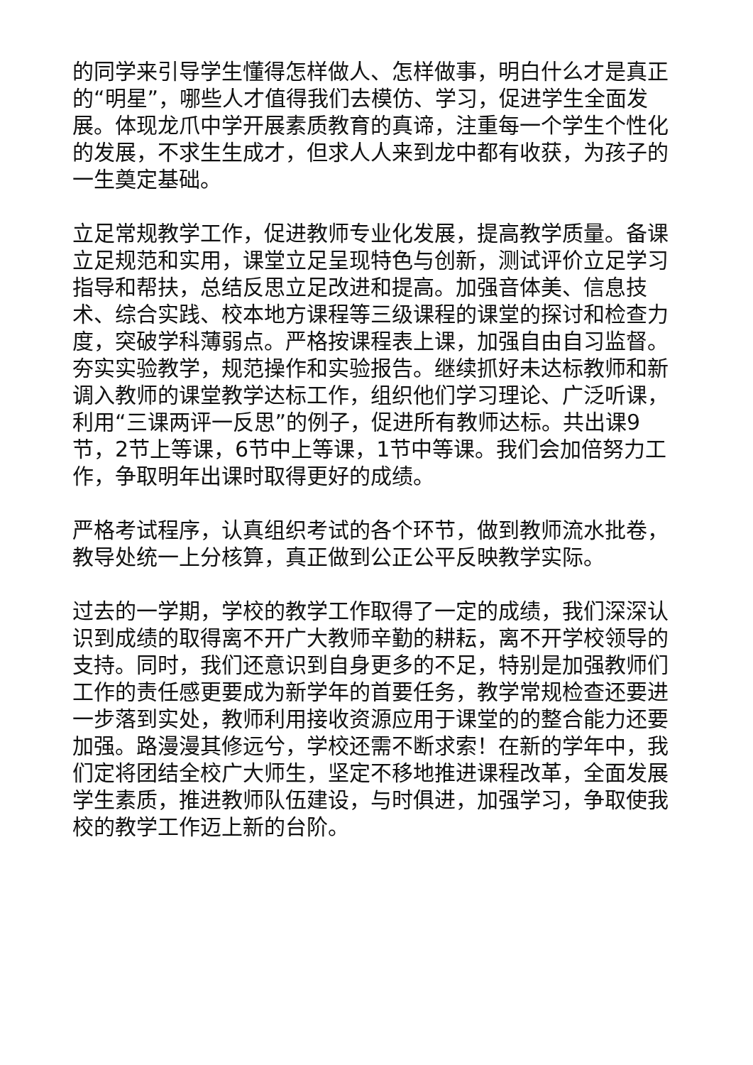的同学来引导学生懂得怎样做人、怎样做事，明白什么才是真正的“明星”，哪些人才值得我们去模仿、学习，促进学生全面发展。体现龙爪中学开展素质教育的真谛，注重每一个学生个性化的发展，不求生生成才，但求人人来到龙中都有收获，为孩子的一生奠定基础。
立足常规教学工作，促进教师专业化发展，提高教学质量。备课立足规范和实用，课堂立足呈现特色与创新，测试评价立足学习指导和帮扶，总结反思立足改进和提高。加强音体美、信息技术、综合实践、校本地方课程等三级课程的课堂的探讨和检查力度，突破学科薄弱点。严格按课程表上课，加强自由自习监督。夯实实验教学，规范操作和实验报告。继续抓好未达标教师和新调入教师的课堂教学达标工作，组织他们学习理论、广泛听课，利用“三课两评一反思”的例子，促进所有教师达标。共出课9节，2节上等课，6节中上等课，1节中等课。我们会加倍努力工作，争取明年出课时取得更好的成绩。
严格考试程序，认真组织考试的各个环节，做到教师流水批卷，教导处统一上分核算，真正做到公正公平反映教学实际。
过去的一学期，学校的教学工作取得了一定的成绩，我们深深认识到成绩的取得离不开广大教师辛勤的耕耘，离不开学校领导的支持。同时，我们还意识到自身更多的不足，特别是加强教师们工作的责任感更要成为新学年的首要任务，教学常规检查还要进一步落到实处，教师利用接收资源应用于课堂的的整合能力还要加强。路漫漫其修远兮，学校还需不断求索！在新的学年中，我们定将团结全校广大师生，坚定不移地推进课程改革，全面发展学生素质，推进教师队伍建设，与时俱进，加强学习，争取使我校的教学工作迈上新的台阶。